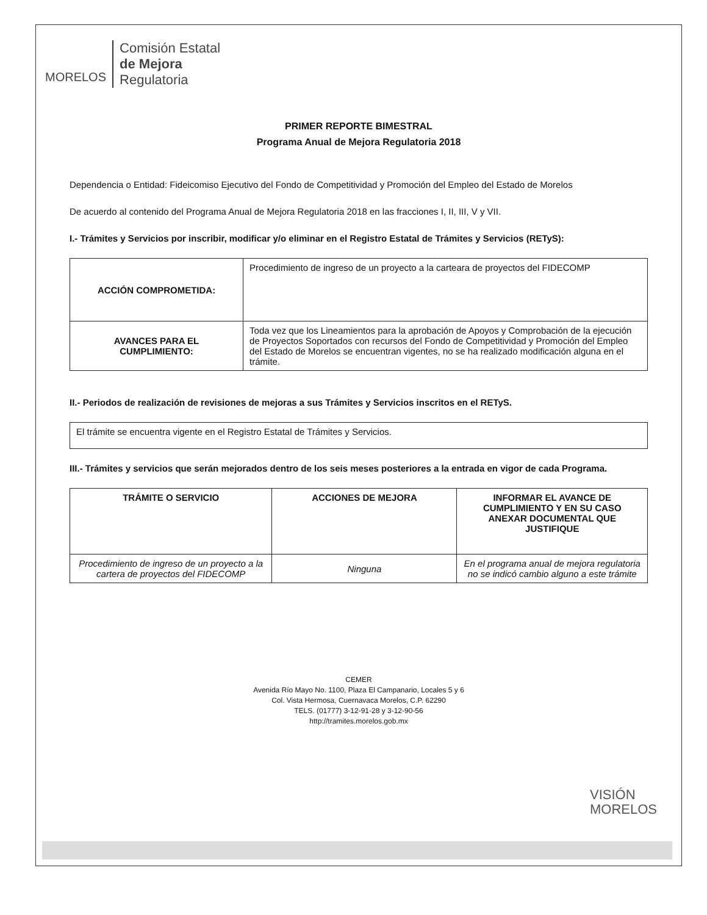MORELOS
Comisión Estatal
de Mejora
Regulatoria
PRIMER REPORTE BIMESTRAL
Programa Anual de Mejora Regulatoria 2018
Dependencia o Entidad: Fideicomiso Ejecutivo del Fondo de Competitividad y Promoción del Empleo del Estado de Morelos
De acuerdo al contenido del Programa Anual de Mejora Regulatoria 2018 en las fracciones I, II, III, V y VII.
I.- Trámites y Servicios por inscribir, modificar y/o eliminar en el Registro Estatal de Trámites y Servicios (RETyS):
| ACCIÓN COMPROMETIDA: | Procedimiento de ingreso de un proyecto a la carteara de proyectos del FIDECOMP |
| AVANCES PARA EL CUMPLIMIENTO: | Toda vez que los Lineamientos para la aprobación de Apoyos y Comprobación de la ejecución de Proyectos Soportados con recursos del Fondo de Competitividad y Promoción del Empleo del Estado de Morelos se encuentran vigentes, no se ha realizado modificación alguna en el trámite. |
II.- Periodos de realización de revisiones de mejoras a sus Trámites y Servicios inscritos en el RETyS.
| El trámite se encuentra vigente en el Registro Estatal de Trámites y Servicios. |
III.- Trámites y servicios que serán mejorados dentro de los seis meses posteriores a la entrada en vigor de cada Programa.
| TRÁMITE O SERVICIO | ACCIONES DE MEJORA | INFORMAR EL AVANCE DE CUMPLIMIENTO Y EN SU CASO ANEXAR DOCUMENTAL QUE JUSTIFIQUE |
| --- | --- | --- |
| Procedimiento de ingreso de un proyecto a la cartera de proyectos del FIDECOMP | Ninguna | En el programa anual de mejora regulatoria no se indicó cambio alguno a este trámite |
CEMER
Avenida Río Mayo No. 1100, Plaza El Campanario, Locales 5 y 6
Col. Vista Hermosa, Cuernavaca Morelos, C.P. 62290
TELS. (01777) 3-12-91-28 y 3-12-90-56
http://tramites.morelos.gob.mx
VISIÓN
MORELOS